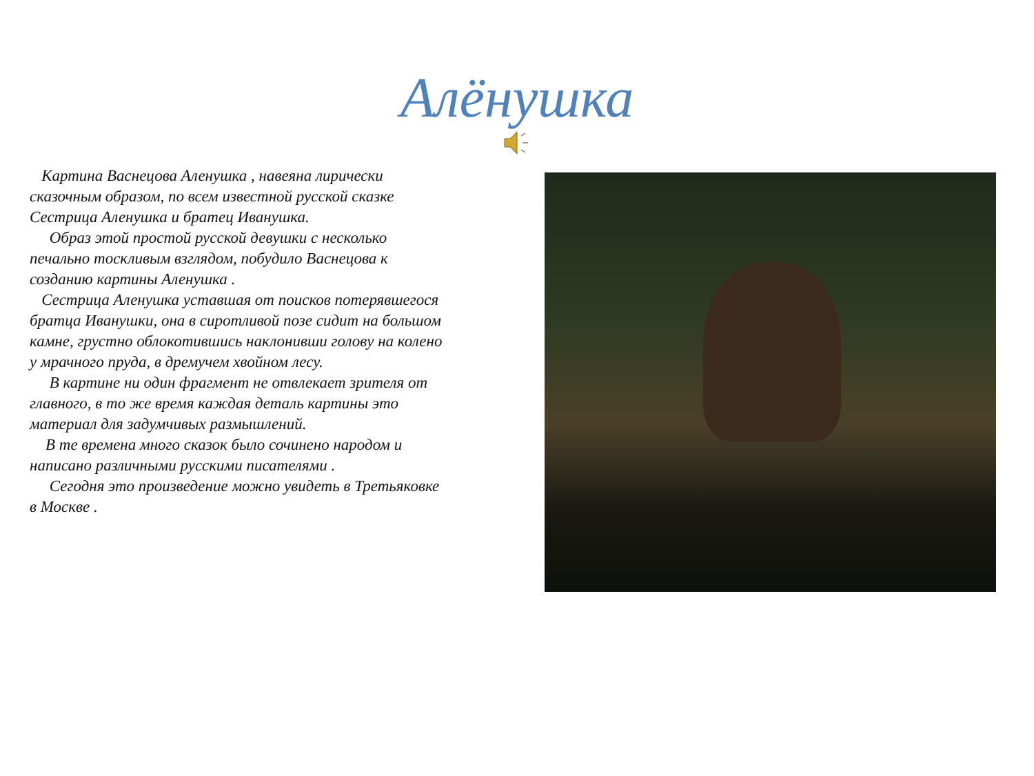Алёнушка
Картина Васнецова Аленушка , навеяна лирически сказочным образом, по всем известной русской сказке Сестрица Аленушка и братец Иванушка.
Образ этой простой русской девушки с несколько печально тоскливым взглядом, побудило Васнецова к созданию картины Аленушка .
Сестрица Аленушка уставшая от поисков потерявшегося братца Иванушки, она в сиротливой позе сидит на большом камне, грустно облокотившись наклонивши голову на колено у мрачного пруда, в дремучем хвойном лесу.
В картине ни один фрагмент не отвлекает зрителя от главного, в то же время каждая деталь картины это материал для задумчивых размышлений.
В те времена много сказок было сочинено народом и написано различными русскими писателями .
Сегодня это произведение можно увидеть в Третьяковке в Москве .